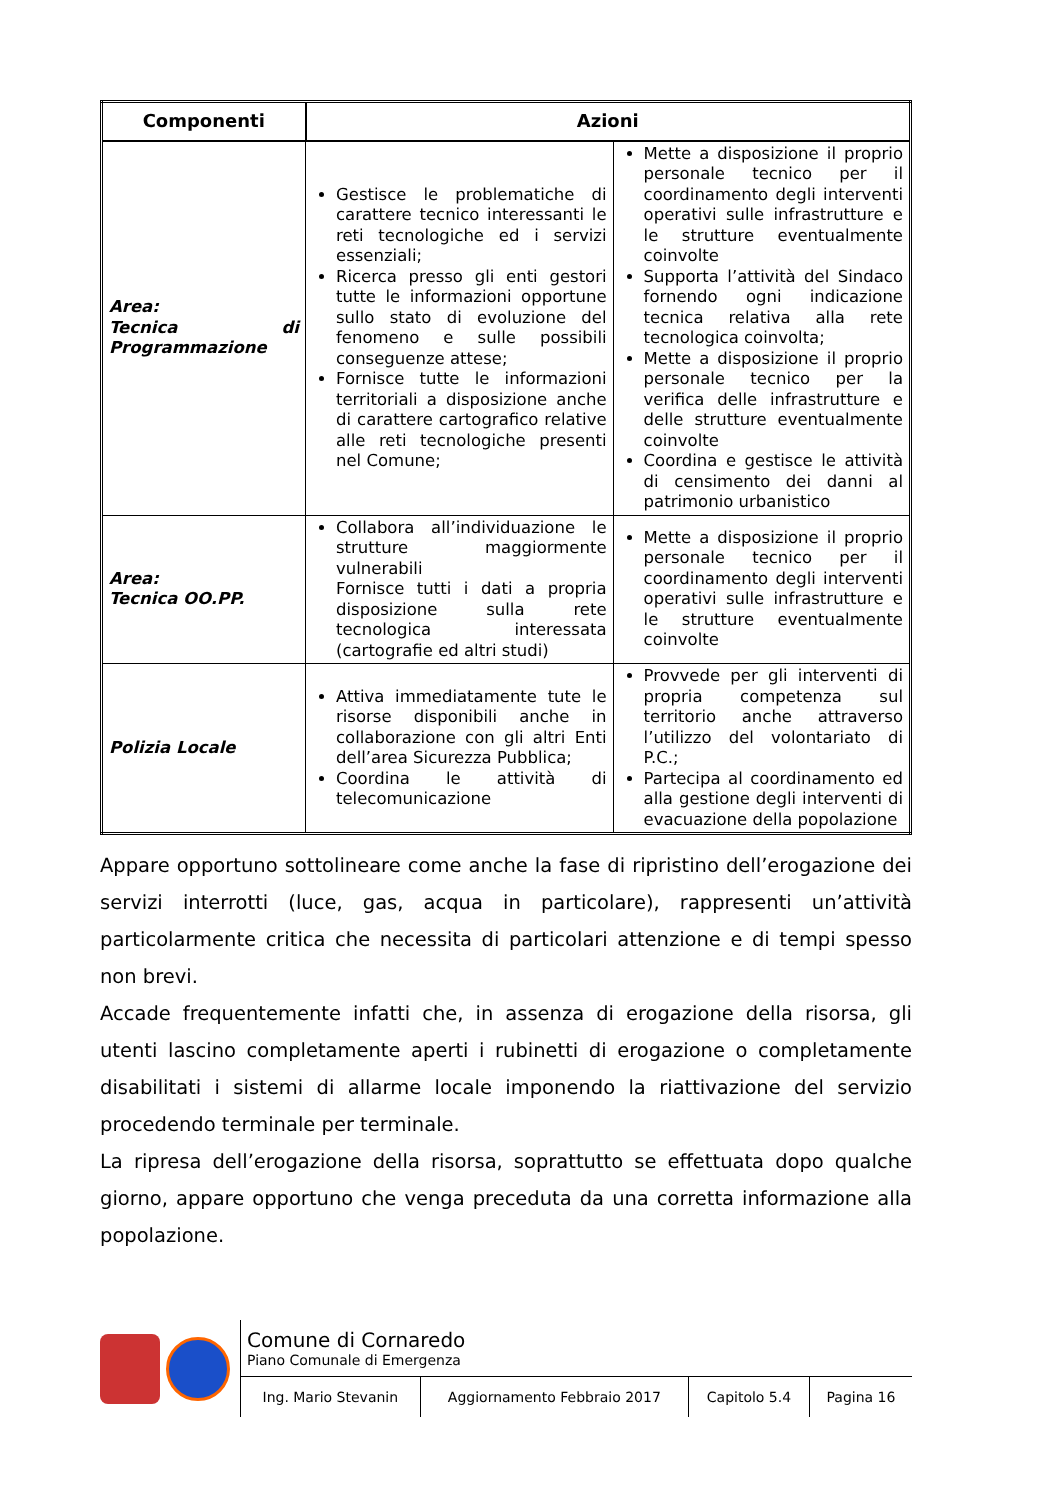| Componenti | Azioni | |
| --- | --- | --- |
| Area: Tecnica di Programmazione | Gestisce le problematiche di carattere tecnico interessanti le reti tecnologiche ed i servizi essenziali; Ricerca presso gli enti gestori tutte le informazioni opportune sullo stato di evoluzione del fenomeno e sulle possibili conseguenze attese; Fornisce tutte le informazioni territoriali a disposizione anche di carattere cartografico relative alle reti tecnologiche presenti nel Comune; | Mette a disposizione il proprio personale tecnico per il coordinamento degli interventi operativi sulle infrastrutture e le strutture eventualmente coinvolte Supporta l’attività del Sindaco fornendo ogni indicazione tecnica relativa alla rete tecnologica coinvolta; Mette a disposizione il proprio personale tecnico per la verifica delle infrastrutture e delle strutture eventualmente coinvolte Coordina e gestisce le attività di censimento dei danni al patrimonio urbanistico |
| Area: Tecnica OO.PP. | Collabora all’individuazione le strutture maggiormente vulnerabili Fornisce tutti i dati a propria disposizione sulla rete tecnologica interessata (cartografie ed altri studi) | Mette a disposizione il proprio personale tecnico per il coordinamento degli interventi operativi sulle infrastrutture e le strutture eventualmente coinvolte |
| Polizia Locale | Attiva immediatamente tute le risorse disponibili anche in collaborazione con gli altri Enti dell’area Sicurezza Pubblica; Coordina le attività di telecomunicazione | Provvede per gli interventi di propria competenza sul territorio anche attraverso l’utilizzo del volontariato di P.C.; Partecipa al coordinamento ed alla gestione degli interventi di evacuazione della popolazione |
Appare opportuno sottolineare come anche la fase di ripristino dell’erogazione dei servizi interrotti (luce, gas, acqua in particolare), rappresenti un’attività particolarmente critica che necessita di particolari attenzione e di tempi spesso non brevi.
Accade frequentemente infatti che, in assenza di erogazione della risorsa, gli utenti lascino completamente aperti i rubinetti di erogazione o completamente disabilitati i sistemi di allarme locale imponendo la riattivazione del servizio procedendo terminale per terminale.
La ripresa dell’erogazione della risorsa, soprattutto se effettuata dopo qualche giorno, appare opportuno che venga preceduta da una corretta informazione alla popolazione.
Comune di Cornaredo
Piano Comunale di Emergenza
| Ing. Mario Stevanin | Aggiornamento Febbraio 2017 | Capitolo 5.4 | Pagina 16 |